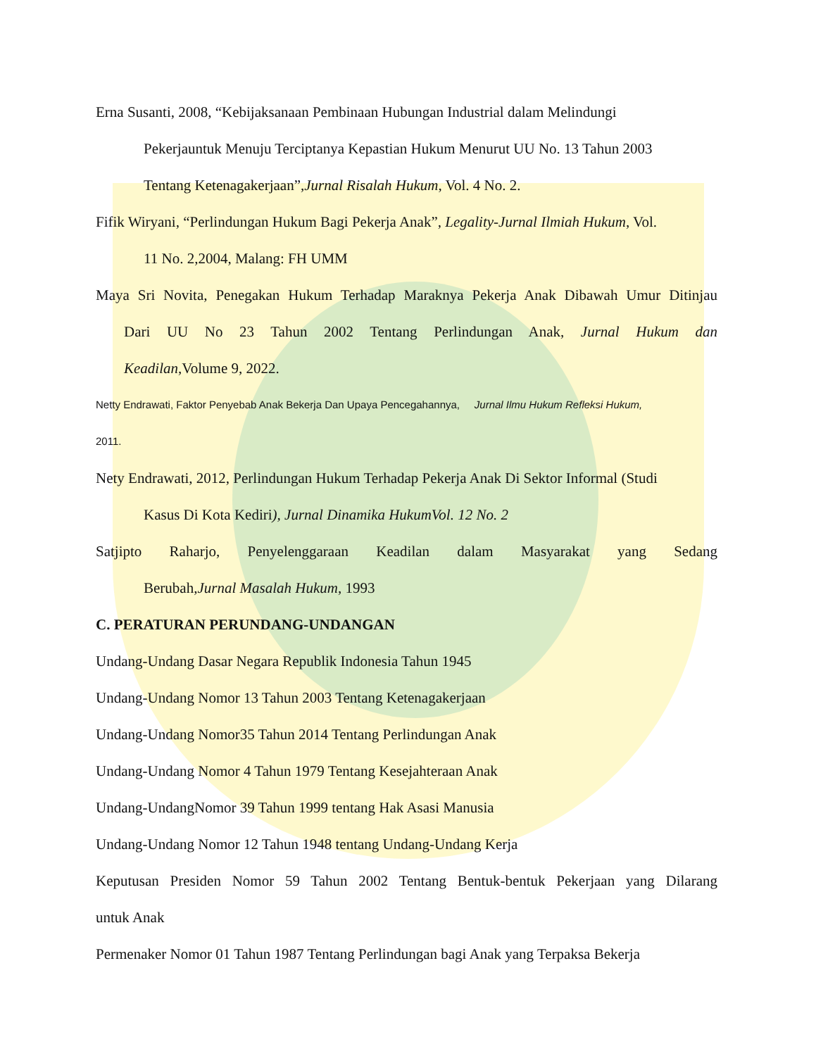Erna Susanti, 2008, “Kebijaksanaan Pembinaan Hubungan Industrial dalam Melindungi
Pekerjauntuk Menuju Terciptanya Kepastian Hukum Menurut UU No. 13 Tahun 2003
Tentang Ketenagakerjaan”,Jurnal Risalah Hukum, Vol. 4 No. 2.
Fifik Wiryani, “Perlindungan Hukum Bagi Pekerja Anak”, Legality-Jurnal Ilmiah Hukum, Vol.
11 No. 2,2004, Malang: FH UMM
Maya Sri Novita, Penegakan Hukum Terhadap Maraknya Pekerja Anak Dibawah Umur Ditinjau
Dari UU No 23 Tahun 2002 Tentang Perlindungan Anak, Jurnal Hukum dan
Keadilan,Volume 9, 2022.
Netty Endrawati, Faktor Penyebab Anak Bekerja Dan Upaya Pencegahannya, Jurnal Ilmu Hukum Refleksi Hukum,
2011.
Nety Endrawati, 2012, Perlindungan Hukum Terhadap Pekerja Anak Di Sektor Informal (Studi
Kasus Di Kota Kediri), Jurnal Dinamika HukumVol. 12 No. 2
Satjipto Raharjo, Penyelenggaraan Keadilan dalam Masyarakat yang Sedang
Berubah,Jurnal Masalah Hukum, 1993
C. PERATURAN PERUNDANG-UNDANGAN
Undang-Undang Dasar Negara Republik Indonesia Tahun 1945
Undang-Undang Nomor 13 Tahun 2003 Tentang Ketenagakerjaan
Undang-Undang Nomor35 Tahun 2014 Tentang Perlindungan Anak
Undang-Undang Nomor 4 Tahun 1979 Tentang Kesejahteraan Anak
Undang-UndangNomor 39 Tahun 1999 tentang Hak Asasi Manusia
Undang-Undang Nomor 12 Tahun 1948 tentang Undang-Undang Kerja
Keputusan Presiden Nomor 59 Tahun 2002 Tentang Bentuk-bentuk Pekerjaan yang Dilarang
untuk Anak
Permenaker Nomor 01 Tahun 1987 Tentang Perlindungan bagi Anak yang Terpaksa Bekerja